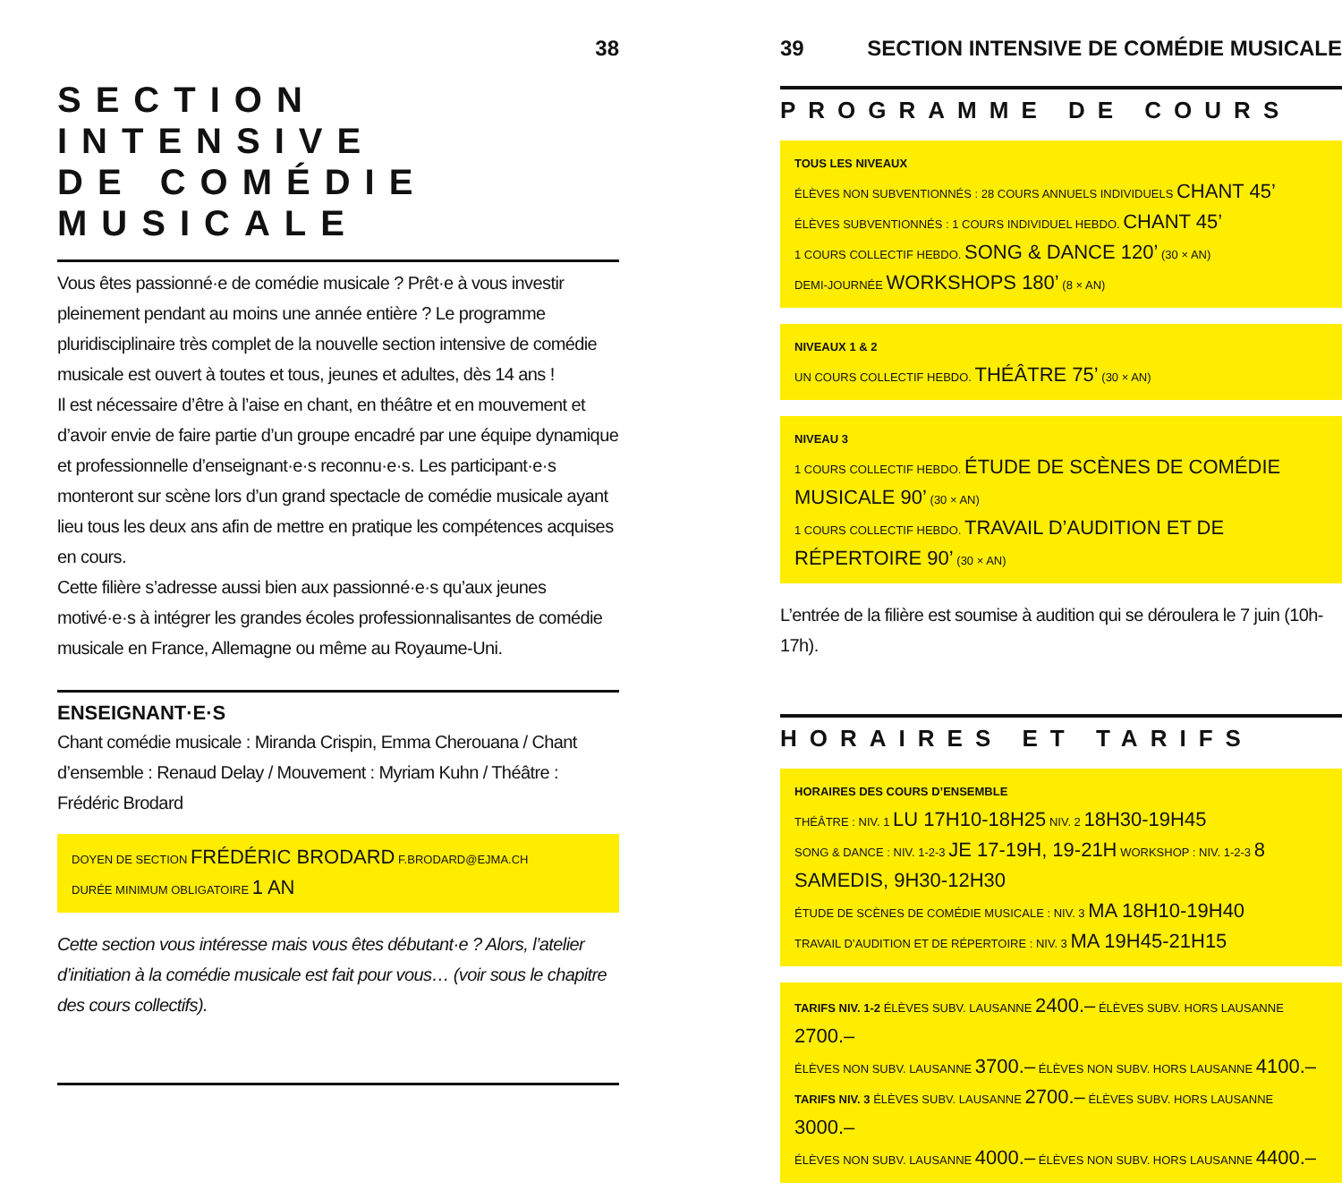38
SECTION INTENSIVE
DE COMÉDIE MUSICALE
Vous êtes passionné·e de comédie musicale ? Prêt·e à vous investir pleinement pendant au moins une année entière ? Le programme pluridisciplinaire très complet de la nouvelle section intensive de comédie musicale est ouvert à toutes et tous, jeunes et adultes, dès 14 ans !
Il est nécessaire d’être à l’aise en chant, en théâtre et en mouvement et d’avoir envie de faire partie d’un groupe encadré par une équipe dynamique et professionnelle d’enseignant·e·s reconnu·e·s. Les participant·e·s monteront sur scène lors d’un grand spectacle de comédie musicale ayant lieu tous les deux ans afin de mettre en pratique les compétences acquises en cours.
Cette filière s’adresse aussi bien aux passionné·e·s qu’aux jeunes motivé·e·s à intégrer les grandes écoles professionnalisantes de comédie musicale en France, Allemagne ou même au Royaume-Uni.
ENSEIGNANT·E·S
Chant comédie musicale : Miranda Crispin, Emma Cherouana / Chant d’ensemble : Renaud Delay / Mouvement : Myriam Kuhn / Théâtre : Frédéric Brodard
DOYEN DE SECTION FRÉDÉRIC BRODARD F.BRODARD@EJMA.CH
DURÉE MINIMUM OBLIGATOIRE 1 AN
Cette section vous intéresse mais vous êtes débutant·e ? Alors, l’atelier d’initiation à la comédie musicale est fait pour vous… (voir sous le chapitre des cours collectifs).
39 SECTION INTENSIVE DE COMÉDIE MUSICALE
PROGRAMME DE COURS
TOUS LES NIVEAUX
ÉLÈVES NON SUBVENTIONNÉS : 28 COURS ANNUELS INDIVIDUELS CHANT 45’
ÉLÈVES SUBVENTIONNÉS : 1 COURS INDIVIDUEL HEBDO. CHANT 45’
1 COURS COLLECTIF HEBDO. SONG & DANCE 120’ (30 × AN)
DEMI-JOURNÉE WORKSHOPS 180’ (8 × AN)
NIVEAUX 1 & 2
UN COURS COLLECTIF HEBDO. THÉÂTRE 75’ (30 × AN)
NIVEAU 3
1 COURS COLLECTIF HEBDO. ÉTUDE DE SCÈNES DE COMÉDIE MUSICALE 90’ (30 × AN)
1 COURS COLLECTIF HEBDO. TRAVAIL D’AUDITION ET DE RÉPERTOIRE 90’ (30 × AN)
L’entrée de la filière est soumise à audition qui se déroulera le 7 juin (10h-17h).
HORAIRES ET TARIFS
HORAIRES DES COURS D’ENSEMBLE
THÉÂTRE : NIV. 1 LU 17H10-18H25 NIV. 2 18H30-19H45
SONG & DANCE : NIV. 1-2-3 JE 17-19H, 19-21H WORKSHOP : NIV. 1-2-3 8 SAMEDIS, 9H30-12H30
ÉTUDE DE SCÈNES DE COMÉDIE MUSICALE : NIV. 3 MA 18H10-19H40
TRAVAIL D’AUDITION ET DE RÉPERTOIRE : NIV. 3 MA 19H45-21H15
TARIFS NIV. 1-2 ÉLÈVES SUBV. LAUSANNE 2400.– ÉLÈVES SUBV. HORS LAUSANNE 2700.–
ÉLÈVES NON SUBV. LAUSANNE 3700.– ÉLÈVES NON SUBV. HORS LAUSANNE 4100.–
TARIFS NIV. 3 ÉLÈVES SUBV. LAUSANNE 2700.– ÉLÈVES SUBV. HORS LAUSANNE 3000.–
ÉLÈVES NON SUBV. LAUSANNE 4000.– ÉLÈVES NON SUBV. HORS LAUSANNE 4400.–